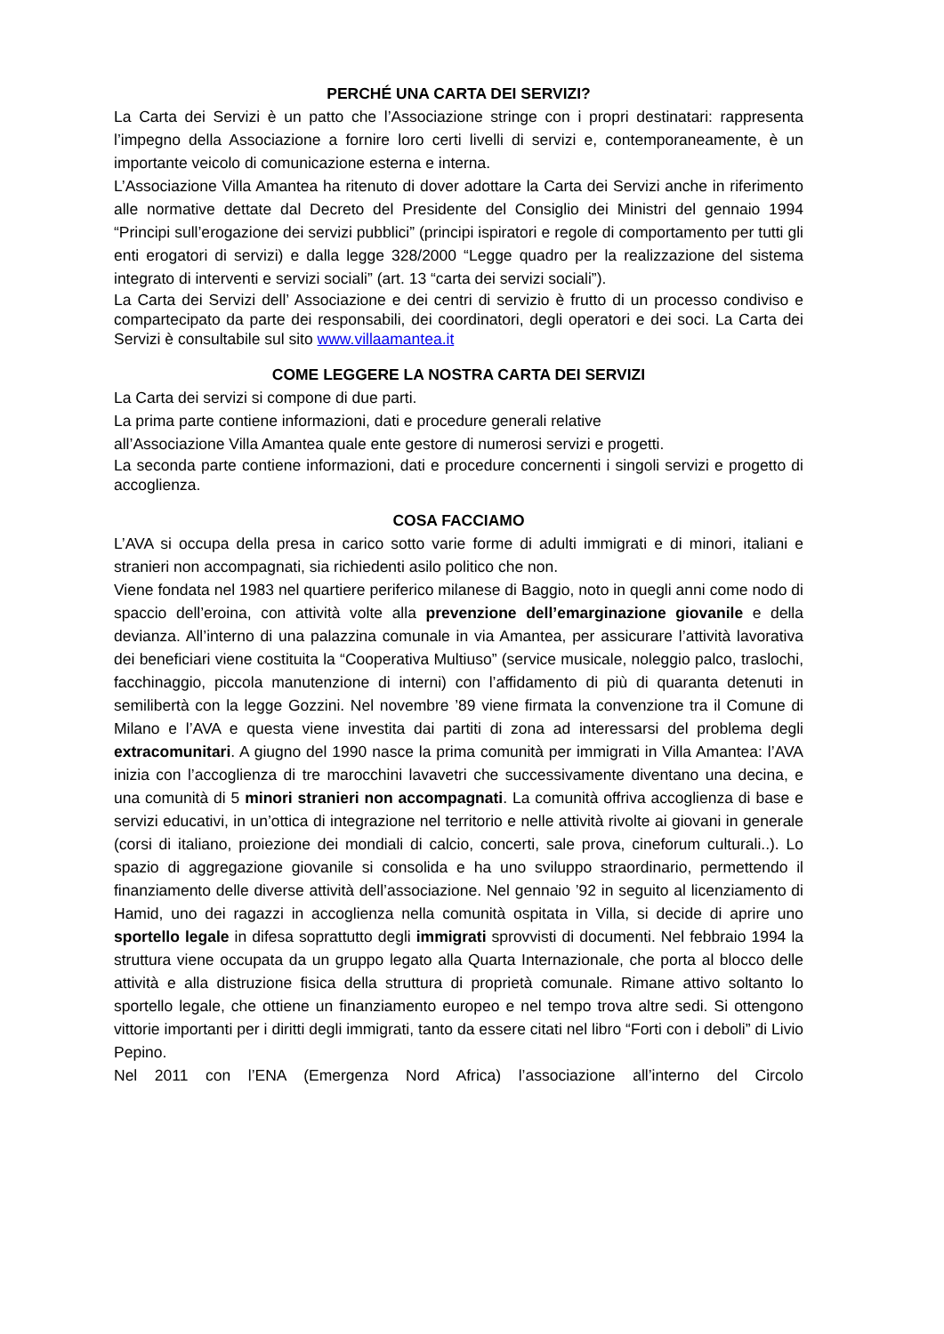PERCHÉ UNA CARTA DEI SERVIZI?
La Carta dei Servizi è un patto che l’Associazione stringe con i propri destinatari: rappresenta l’impegno della Associazione a fornire loro certi livelli di servizi e, contemporaneamente, è un importante veicolo di comunicazione esterna e interna.
L’Associazione Villa Amantea ha ritenuto di dover adottare la Carta dei Servizi anche in riferimento alle normative dettate dal Decreto del Presidente del Consiglio dei Ministri del gennaio 1994 “Principi sull’erogazione dei servizi pubblici” (principi ispiratori e regole di comportamento per tutti gli enti erogatori di servizi) e dalla legge 328/2000 “Legge quadro per la realizzazione del sistema integrato di interventi e servizi sociali” (art. 13 “carta dei servizi sociali”).
La Carta dei Servizi dell’ Associazione e dei centri di servizio è frutto di un processo condiviso e compartecipato da parte dei responsabili, dei coordinatori, degli operatori e dei soci. La Carta dei Servizi è consultabile sul sito www.villaamantea.it
COME LEGGERE LA NOSTRA CARTA DEI SERVIZI
La Carta dei servizi si compone di due parti.
La prima parte contiene informazioni, dati e procedure generali relative
all’Associazione Villa Amantea quale ente gestore di numerosi servizi e progetti.
La seconda parte contiene informazioni, dati e procedure concernenti i singoli servizi e progetto di accoglienza.
COSA FACCIAMO
L’AVA si occupa della presa in carico sotto varie forme di adulti immigrati e di minori, italiani e stranieri non accompagnati, sia richiedenti asilo politico che non.
Viene fondata nel 1983 nel quartiere periferico milanese di Baggio, noto in quegli anni come nodo di spaccio dell’eroina, con attività volte alla prevenzione dell’emarginazione giovanile e della devianza. All’interno di una palazzina comunale in via Amantea, per assicurare l’attività lavorativa dei beneficiari viene costituita la “Cooperativa Multiuso” (service musicale, noleggio palco, traslochi, facchinaggio, piccola manutenzione di interni) con l’affidamento di più di quaranta detenuti in semilibertà con la legge Gozzini. Nel novembre ’89 viene firmata la convenzione tra il Comune di Milano e l’AVA e questa viene investita dai partiti di zona ad interessarsi del problema degli extracomunitari. A giugno del 1990 nasce la prima comunità per immigrati in Villa Amantea: l’AVA inizia con l’accoglienza di tre marocchini lavavetri che successivamente diventano una decina, e una comunità di 5 minori stranieri non accompagnati. La comunità offriva accoglienza di base e servizi educativi, in un’ottica di integrazione nel territorio e nelle attività rivolte ai giovani in generale (corsi di italiano, proiezione dei mondiali di calcio, concerti, sale prova, cineforum culturali..). Lo spazio di aggregazione giovanile si consolida e ha uno sviluppo straordinario, permettendo il finanziamento delle diverse attività dell’associazione. Nel gennaio ’92 in seguito al licenziamento di Hamid, uno dei ragazzi in accoglienza nella comunità ospitata in Villa, si decide di aprire uno sportello legale in difesa soprattutto degli immigrati sprovvisti di documenti. Nel febbraio 1994 la struttura viene occupata da un gruppo legato alla Quarta Internazionale, che porta al blocco delle attività e alla distruzione fisica della struttura di proprietà comunale. Rimane attivo soltanto lo sportello legale, che ottiene un finanziamento europeo e nel tempo trova altre sedi. Si ottengono vittorie importanti per i diritti degli immigrati, tanto da essere citati nel libro “Forti con i deboli” di Livio Pepino.
Nel 2011 con l’ENA (Emergenza Nord Africa) l’associazione all’interno del Circolo